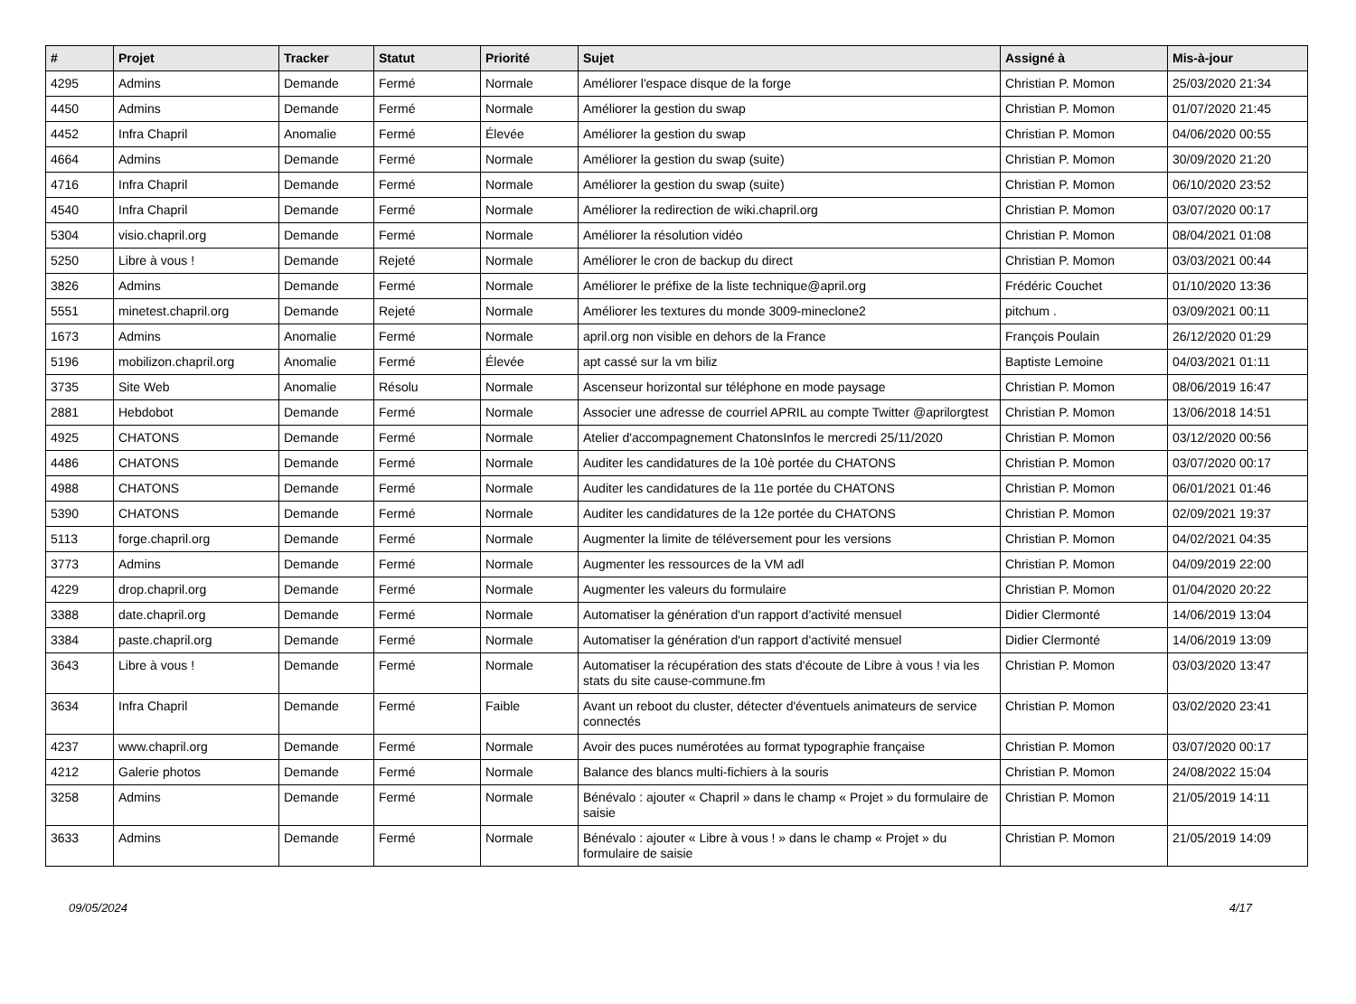| # | Projet | Tracker | Statut | Priorité | Sujet | Assigné à | Mis-à-jour |
| --- | --- | --- | --- | --- | --- | --- | --- |
| 4295 | Admins | Demande | Fermé | Normale | Améliorer l'espace disque de la forge | Christian P. Momon | 25/03/2020 21:34 |
| 4450 | Admins | Demande | Fermé | Normale | Améliorer la gestion du swap | Christian P. Momon | 01/07/2020 21:45 |
| 4452 | Infra Chapril | Anomalie | Fermé | Élevée | Améliorer la gestion du swap | Christian P. Momon | 04/06/2020 00:55 |
| 4664 | Admins | Demande | Fermé | Normale | Améliorer la gestion du swap (suite) | Christian P. Momon | 30/09/2020 21:20 |
| 4716 | Infra Chapril | Demande | Fermé | Normale | Améliorer la gestion du swap (suite) | Christian P. Momon | 06/10/2020 23:52 |
| 4540 | Infra Chapril | Demande | Fermé | Normale | Améliorer la redirection de wiki.chapril.org | Christian P. Momon | 03/07/2020 00:17 |
| 5304 | visio.chapril.org | Demande | Fermé | Normale | Améliorer la résolution vidéo | Christian P. Momon | 08/04/2021 01:08 |
| 5250 | Libre à vous ! | Demande | Rejeté | Normale | Améliorer le cron de backup du direct | Christian P. Momon | 03/03/2021 00:44 |
| 3826 | Admins | Demande | Fermé | Normale | Améliorer le préfixe de la liste technique@april.org | Frédéric Couchet | 01/10/2020 13:36 |
| 5551 | minetest.chapril.org | Demande | Rejeté | Normale | Améliorer les textures du monde 3009-mineclone2 | pitchum . | 03/09/2021 00:11 |
| 1673 | Admins | Anomalie | Fermé | Normale | april.org non visible en dehors de la France | François Poulain | 26/12/2020 01:29 |
| 5196 | mobilizon.chapril.org | Anomalie | Fermé | Élevée | apt cassé sur la vm biliz | Baptiste Lemoine | 04/03/2021 01:11 |
| 3735 | Site Web | Anomalie | Résolu | Normale | Ascenseur horizontal sur téléphone en mode paysage | Christian P. Momon | 08/06/2019 16:47 |
| 2881 | Hebdobot | Demande | Fermé | Normale | Associer une adresse de courriel APRIL au compte Twitter @aprilorgtest | Christian P. Momon | 13/06/2018 14:51 |
| 4925 | CHATONS | Demande | Fermé | Normale | Atelier d'accompagnement ChatonsInfos le mercredi 25/11/2020 | Christian P. Momon | 03/12/2020 00:56 |
| 4486 | CHATONS | Demande | Fermé | Normale | Auditer les candidatures de la 10è portée du CHATONS | Christian P. Momon | 03/07/2020 00:17 |
| 4988 | CHATONS | Demande | Fermé | Normale | Auditer les candidatures de la 11e portée du CHATONS | Christian P. Momon | 06/01/2021 01:46 |
| 5390 | CHATONS | Demande | Fermé | Normale | Auditer les candidatures de la 12e portée du CHATONS | Christian P. Momon | 02/09/2021 19:37 |
| 5113 | forge.chapril.org | Demande | Fermé | Normale | Augmenter la limite de téléversement pour les versions | Christian P. Momon | 04/02/2021 04:35 |
| 3773 | Admins | Demande | Fermé | Normale | Augmenter les ressources de la VM adl | Christian P. Momon | 04/09/2019 22:00 |
| 4229 | drop.chapril.org | Demande | Fermé | Normale | Augmenter les valeurs du formulaire | Christian P. Momon | 01/04/2020 20:22 |
| 3388 | date.chapril.org | Demande | Fermé | Normale | Automatiser la génération d'un rapport d'activité mensuel | Didier Clermonté | 14/06/2019 13:04 |
| 3384 | paste.chapril.org | Demande | Fermé | Normale | Automatiser la génération d'un rapport d'activité mensuel | Didier Clermonté | 14/06/2019 13:09 |
| 3643 | Libre à vous ! | Demande | Fermé | Normale | Automatiser la récupération des stats d'écoute de Libre à vous ! via les stats du site cause-commune.fm | Christian P. Momon | 03/03/2020 13:47 |
| 3634 | Infra Chapril | Demande | Fermé | Faible | Avant un reboot du cluster, détecter d'éventuels animateurs de service connectés | Christian P. Momon | 03/02/2020 23:41 |
| 4237 | www.chapril.org | Demande | Fermé | Normale | Avoir des puces numérotées au format typographie française | Christian P. Momon | 03/07/2020 00:17 |
| 4212 | Galerie photos | Demande | Fermé | Normale | Balance des blancs multi-fichiers à la souris | Christian P. Momon | 24/08/2022 15:04 |
| 3258 | Admins | Demande | Fermé | Normale | Bénévalo : ajouter « Chapril » dans le champ « Projet » du formulaire de saisie | Christian P. Momon | 21/05/2019 14:11 |
| 3633 | Admins | Demande | Fermé | Normale | Bénévalo : ajouter « Libre à vous ! » dans le champ « Projet » du formulaire de saisie | Christian P. Momon | 21/05/2019 14:09 |
09/05/2024 4/17